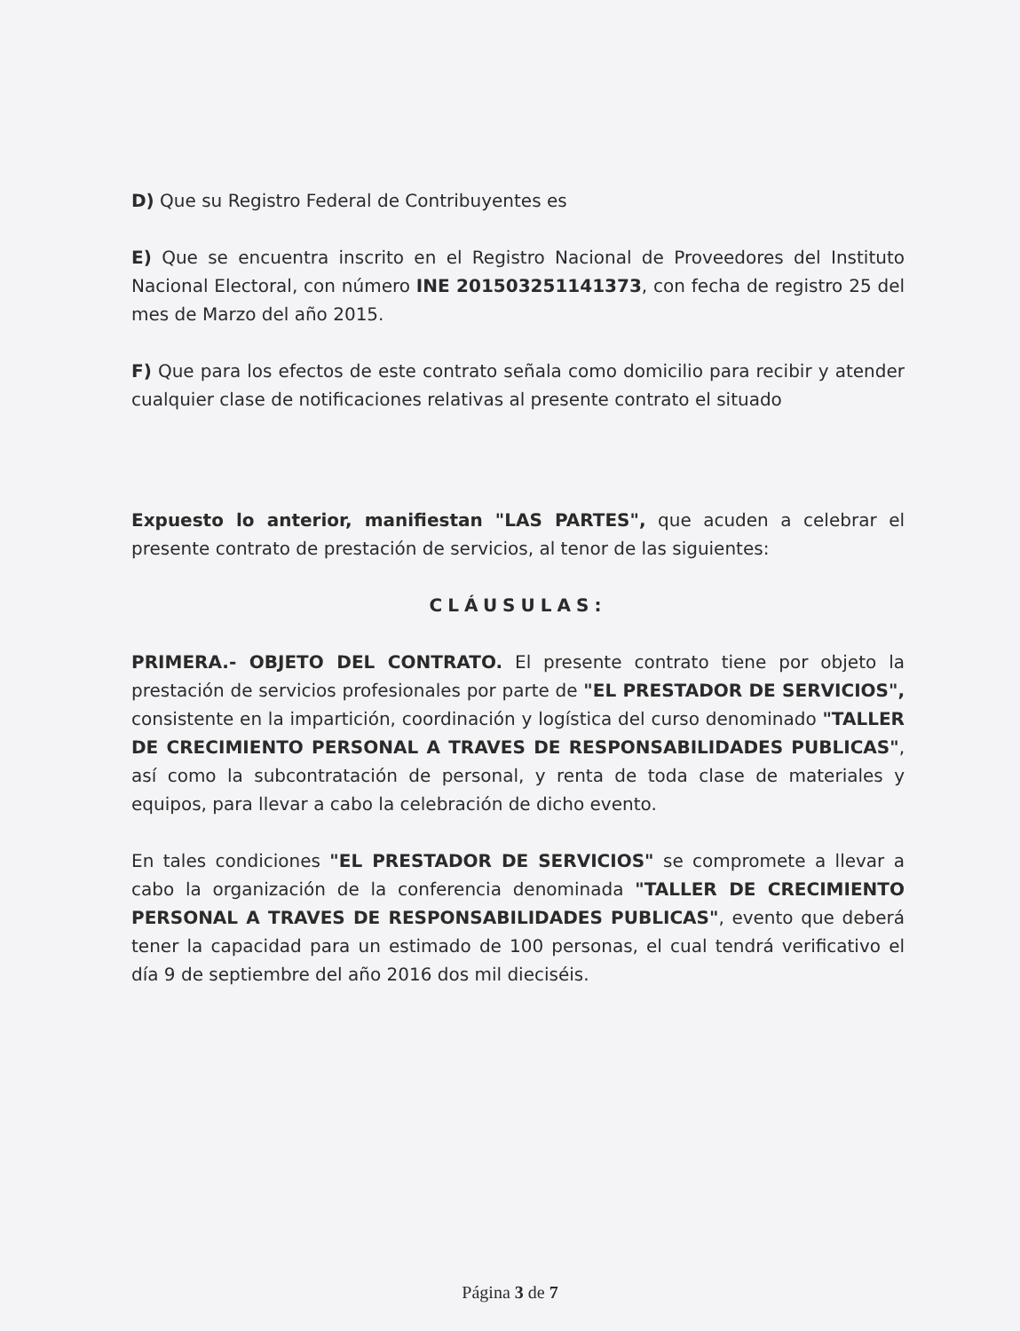D) Que su Registro Federal de Contribuyentes es
E) Que se encuentra inscrito en el Registro Nacional de Proveedores del Instituto Nacional Electoral, con número INE 201503251141373, con fecha de registro 25 del mes de Marzo del año 2015.
F) Que para los efectos de este contrato señala como domicilio para recibir y atender cualquier clase de notificaciones relativas al presente contrato el situado
Expuesto lo anterior, manifiestan "LAS PARTES", que acuden a celebrar el presente contrato de prestación de servicios, al tenor de las siguientes:
CLÁUSULAS:
PRIMERA.- OBJETO DEL CONTRATO. El presente contrato tiene por objeto la prestación de servicios profesionales por parte de "EL PRESTADOR DE SERVICIOS", consistente en la impartición, coordinación y logística del curso denominado "TALLER DE CRECIMIENTO PERSONAL A TRAVES DE RESPONSABILIDADES PUBLICAS", así como la subcontratación de personal, y renta de toda clase de materiales y equipos, para llevar a cabo la celebración de dicho evento.
En tales condiciones "EL PRESTADOR DE SERVICIOS" se compromete a llevar a cabo la organización de la conferencia denominada "TALLER DE CRECIMIENTO PERSONAL A TRAVES DE RESPONSABILIDADES PUBLICAS", evento que deberá tener la capacidad para un estimado de 100 personas, el cual tendrá verificativo el día 9 de septiembre del año 2016 dos mil dieciséis.
Página 3 de 7